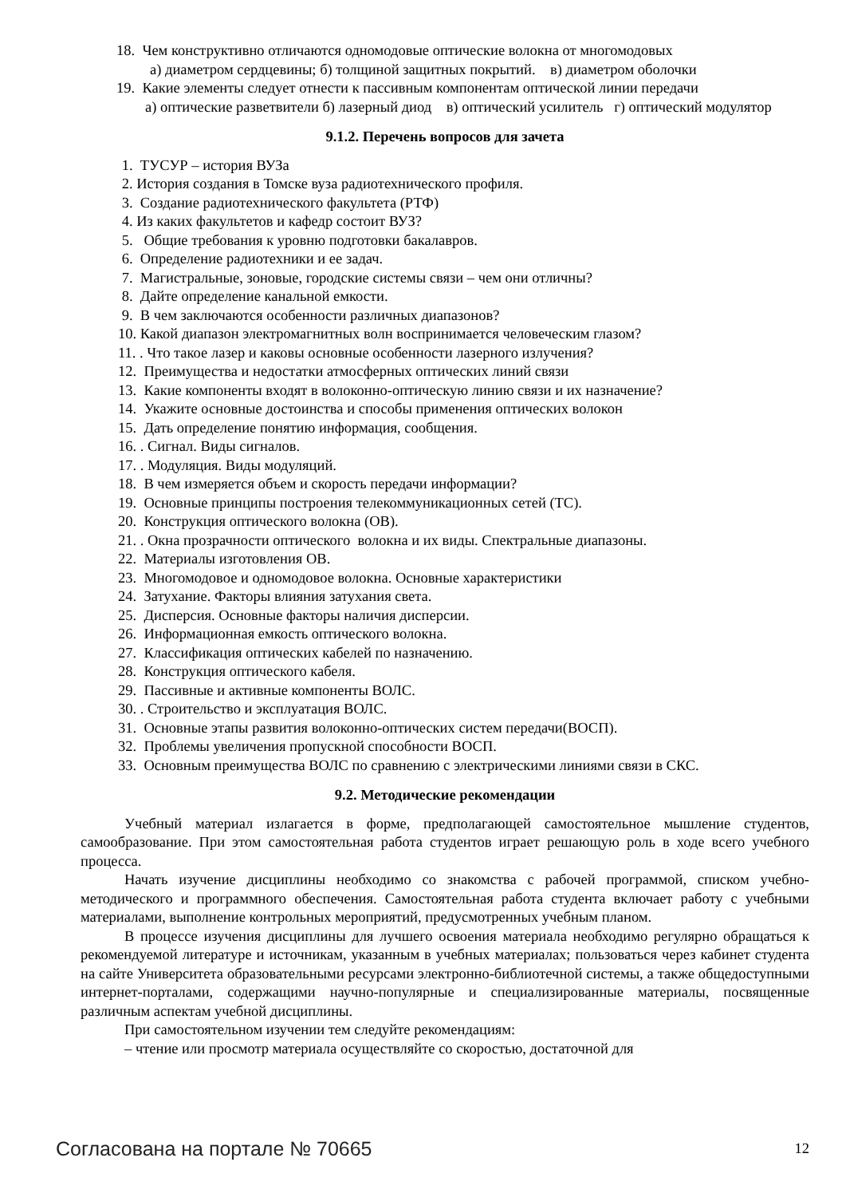18. Чем конструктивно отличаются одномодовые оптические волокна от многомодовых
а) диаметром сердцевины; б) толщиной защитных покрытий. в) диаметром оболочки
19. Какие элементы следует отнести к пассивным компонентам оптической линии передачи
а) оптические разветвители б) лазерный диод в) оптический усилитель г) оптический модулятор
9.1.2. Перечень вопросов для зачета
1. ТУСУР – история ВУЗа
2. История создания в Томске вуза радиотехнического профиля.
3. Создание радиотехнического факультета (РТФ)
4. Из каких факультетов и кафедр состоит ВУЗ?
5. Общие требования к уровню подготовки бакалавров.
6. Определение радиотехники и ее задач.
7. Магистральные, зоновые, городские системы связи – чем они отличны?
8. Дайте определение канальной емкости.
9. В чем заключаются особенности различных диапазонов?
10. Какой диапазон электромагнитных волн воспринимается человеческим глазом?
11. . Что такое лазер и каковы основные особенности лазерного излучения?
12. Преимущества и недостатки атмосферных оптических линий связи
13. Какие компоненты входят в волоконно-оптическую линию связи и их назначение?
14. Укажите основные достоинства и способы применения оптических волокон
15. Дать определение понятию информация, сообщения.
16. . Сигнал. Виды сигналов.
17. . Модуляция. Виды модуляций.
18. В чем измеряется объем и скорость передачи информации?
19. Основные принципы построения телекоммуникационных сетей (ТС).
20. Конструкция оптического волокна (ОВ).
21. . Окна прозрачности оптического волокна и их виды. Спектральные диапазоны.
22. Материалы изготовления ОВ.
23. Многомодовое и одномодовое волокна. Основные характеристики
24. Затухание. Факторы влияния затухания света.
25. Дисперсия. Основные факторы наличия дисперсии.
26. Информационная емкость оптического волокна.
27. Классификация оптических кабелей по назначению.
28. Конструкция оптического кабеля.
29. Пассивные и активные компоненты ВОЛС.
30. . Строительство и эксплуатация ВОЛС.
31. Основные этапы развития волоконно-оптических систем передачи(ВОСП).
32. Проблемы увеличения пропускной способности ВОСП.
33. Основным преимущества ВОЛС по сравнению с электрическими линиями связи в СКС.
9.2. Методические рекомендации
Учебный материал излагается в форме, предполагающей самостоятельное мышление студентов, самообразование. При этом самостоятельная работа студентов играет решающую роль в ходе всего учебного процесса.
Начать изучение дисциплины необходимо со знакомства с рабочей программой, списком учебно-методического и программного обеспечения. Самостоятельная работа студента включает работу с учебными материалами, выполнение контрольных мероприятий, предусмотренных учебным планом.
В процессе изучения дисциплины для лучшего освоения материала необходимо регулярно обращаться к рекомендуемой литературе и источникам, указанным в учебных материалах; пользоваться через кабинет студента на сайте Университета образовательными ресурсами электронно-библиотечной системы, а также общедоступными интернет-порталами, содержащими научно-популярные и специализированные материалы, посвященные различным аспектам учебной дисциплины.
При самостоятельном изучении тем следуйте рекомендациям:
– чтение или просмотр материала осуществляйте со скоростью, достаточной для
Согласована на портале № 70665 12